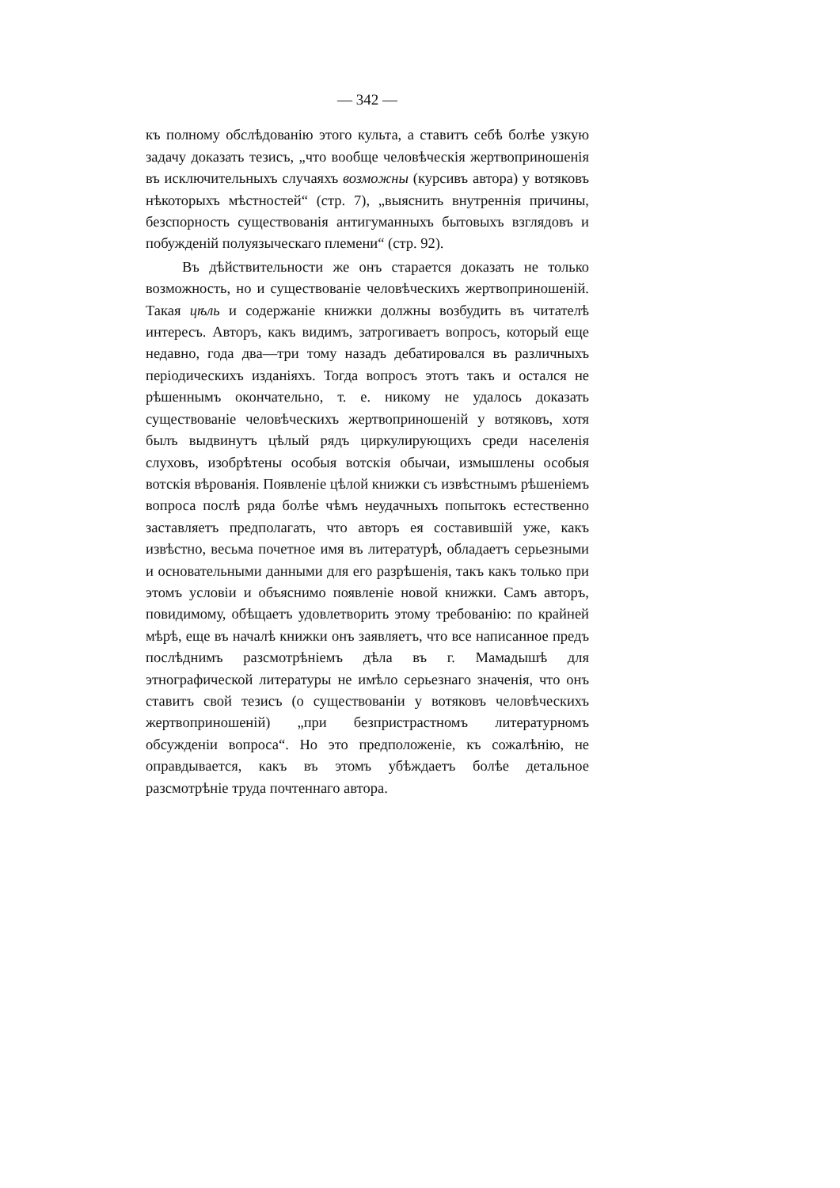— 342 —
къ полному обслѣдованію этого культа, а ставитъ себѣ болѣе узкую задачу доказать тезисъ, „что вообще человѣческія жертвоприношенія въ исключительныхъ случаяхъ возможны (курсивъ автора) у вотяковъ нѣкоторыхъ мѣстностей“ (стр. 7), „выяснить внутреннія причины, безспорность существованія антигуманныхъ бытовыхъ взглядовъ и побужденій полуязыческаго племени“ (стр. 92).
Въ дѣйствительности же онъ старается доказать не только возможность, но и существованіе человѣческихъ жертвоприношеній. Такая цѣль и содержаніе книжки должны возбудить въ читателѣ интересъ. Авторъ, какъ видимъ, затрогиваетъ вопросъ, который еще недавно, года два—три тому назадъ дебатировался въ различныхъ періодическихъ изданіяхъ. Тогда вопросъ этотъ такъ и остался не рѣшеннымъ окончательно, т. е. никому не удалось доказать существованіе человѣческихъ жертвоприношеній у вотяковъ, хотя былъ выдвинутъ цѣлый рядъ циркулирующихъ среди населенія слуховъ, изобрѣтены особыя вотскія обычаи, измышлены особыя вотскія вѣрованія. Появленіе цѣлой книжки съ извѣстнымъ рѣшеніемъ вопроса послѣ ряда болѣе чѣмъ неудачныхъ попытокъ естественно заставляетъ предполагать, что авторъ ея составившій уже, какъ извѣстно, весьма почетное имя въ литературѣ, обладаетъ серьезными и основательными данными для его разрѣшенія, такъ какъ только при этомъ условіи и объяснимо появленіе новой книжки. Самъ авторъ, повидимому, обѣщаетъ удовлетворить этому требованію: по крайней мѣрѣ, еще въ началѣ книжки онъ заявляетъ, что все написанное предъ послѣднимъ разсмотрѣніемъ дѣла въ г. Мамадышѣ для этнографической литературы не имѣло серьезнаго значенія, что онъ ставитъ свой тезисъ (о существованіи у вотяковъ человѣческихъ жертвоприношеній) „при безпристрастномъ литературномъ обсужденіи вопроса“. Но это предположеніе, къ сожалѣнію, не оправдывается, какъ въ этомъ убѣждаетъ болѣе детальное разсмотрѣніе труда почтеннаго автора.